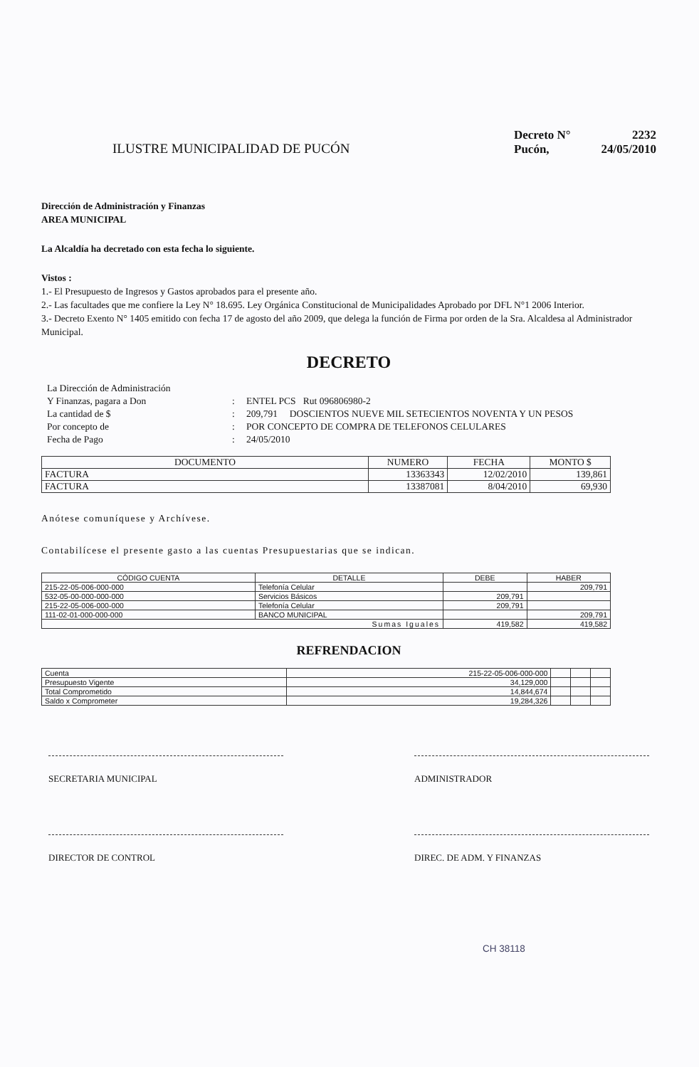ILUSTRE MUNICIPALIDAD DE PUCÓN
Decreto N° 2232
Pucón, 24/05/2010
Dirección de Administración y Finanzas
AREA MUNICIPAL
La Alcaldía ha decretado con esta fecha lo siguiente.
Vistos :
1.- El Presupuesto de Ingresos y Gastos aprobados para el presente año.
2.- Las facultades que me confiere la Ley N° 18.695. Ley Orgánica Constitucional de Municipalidades Aprobado por DFL N°1 2006 Interior.
3.- Decreto Exento N° 1405 emitido con fecha 17 de agosto del año 2009, que delega la función de Firma por orden de la Sra. Alcaldesa al Administrador Municipal.
DECRETO
La Dirección de Administración Y Finanzas, pagara a Don: ENTEL PCS Rut 096806980-2 La cantidad de $: 209,791 DOSCIENTOS NUEVE MIL SETECIENTOS NOVENTA Y UN PESOS Por concepto de: POR CONCEPTO DE COMPRA DE TELEFONOS CELULARES Fecha de Pago: 24/05/2010
| DOCUMENTO | NUMERO | FECHA | MONTO $ |
| --- | --- | --- | --- |
| FACTURA | 13363343 | 12/02/2010 | 139,861 |
| FACTURA | 13387081 | 8/04/2010 | 69,930 |
Anótese comuníquese y Archívese.
Contabilícese el presente gasto a las cuentas Presupuestarias que se indican.
| CÓDIGO CUENTA | DETALLE | DEBE | HABER |
| --- | --- | --- | --- |
| 215-22-05-006-000-000 | Telefonía Celular | | 209,791 |
| 532-05-00-000-000-000 | Servicios Básicos | 209,791 | |
| 215-22-05-006-000-000 | Telefonía Celular | 209,791 | |
| 111-02-01-000-000-000 | BANCO MUNICIPAL | | 209,791 |
| Sumas Iguales | | 419,582 | 419,582 |
REFRENDACION
| Cuenta | 215-22-05-006-000-000 | | | |
| Presupuesto Vigente | 34,129,000 | | | |
| Total Comprometido | 14,844,674 | | | |
| Saldo x Comprometer | 19,284,326 | | | |
SECRETARIA MUNICIPAL ADMINISTRADOR
DIRECTOR DE CONTROL DIREC. DE ADM. Y FINANZAS
CH 38118